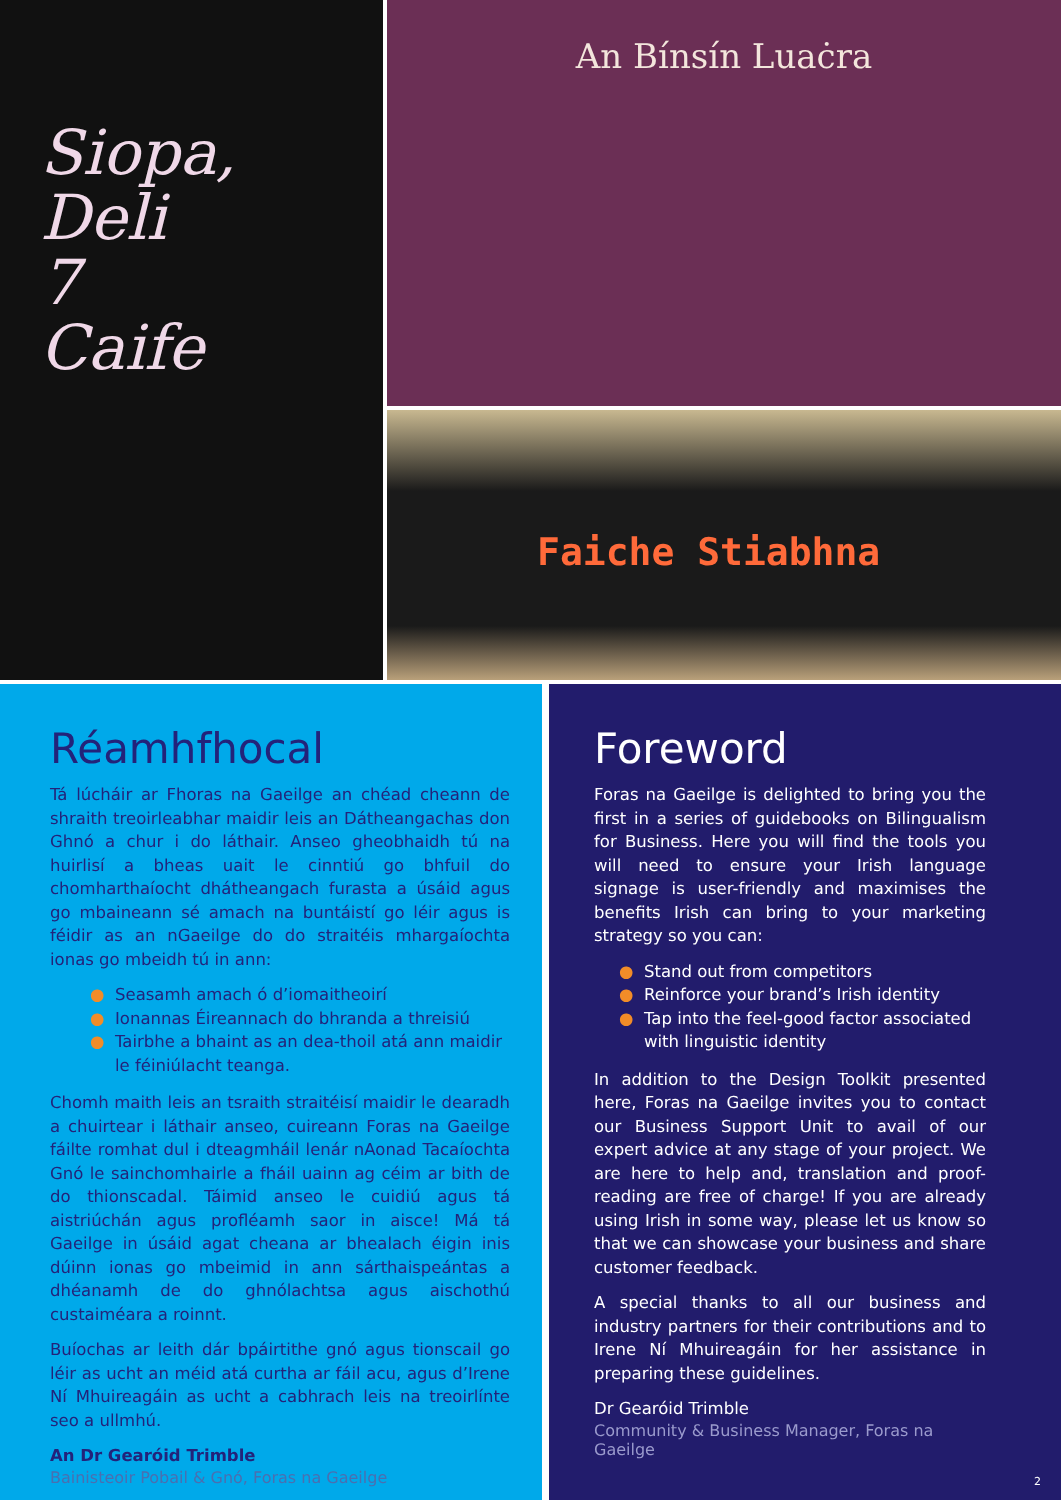Siopa,
Deli
7
Caife
An Bínsín Luaċra
Faiche Stiabhna
Réamhfhocal
Tá lúcháir ar Fhoras na Gaeilge an chéad cheann de shraith treoirleabhar maidir leis an Dátheangachas don Ghnó a chur i do láthair. Anseo gheobhaidh tú na huirlisí a bheas uait le cinntiú go bhfuil do chomharthaíocht dhátheangach furasta a úsáid agus go mbaineann sé amach na buntáistí go léir agus is féidir as an nGaeilge do do straitéis mhargaíochta ionas go mbeidh tú in ann:
● Seasamh amach ó d’iomaitheoirí
● Ionannas Éireannach do bhranda a threisiú
● Tairbhe a bhaint as an dea-thoil atá ann maidir le féiniúlacht teanga.
Chomh maith leis an tsraith straitéisí maidir le dearadh a chuirtear i láthair anseo, cuireann Foras na Gaeilge fáilte romhat dul i dteagmháil lenár nAonad Tacaíochta Gnó le sainchomhairle a fháil uainn ag céim ar bith de do thionscadal. Táimid anseo le cuidiú agus tá aistriúchán agus profléamh saor in aisce! Má tá Gaeilge in úsáid agat cheana ar bhealach éigin inis dúinn ionas go mbeimid in ann sárthaispeántas a dhéanamh de do ghnólachtsa agus aischothú custaiméara a roinnt.
Buíochas ar leith dár bpáirtithe gnó agus tionscail go léir as ucht an méid atá curtha ar fáil acu, agus d’Irene Ní Mhuireagáin as ucht a cabhrach leis na treoirlínte seo a ullmhú.
An Dr Gearóid Trimble
Bainisteoir Pobail & Gnó, Foras na Gaeilge
Foreword
Foras na Gaeilge is delighted to bring you the first in a series of guidebooks on Bilingualism for Business. Here you will find the tools you will need to ensure your Irish language signage is user-friendly and maximises the benefits Irish can bring to your marketing strategy so you can:
● Stand out from competitors
● Reinforce your brand’s Irish identity
● Tap into the feel-good factor associated with linguistic identity
In addition to the Design Toolkit presented here, Foras na Gaeilge invites you to contact our Business Support Unit to avail of our expert advice at any stage of your project. We are here to help and, translation and proof-reading are free of charge! If you are already using Irish in some way, please let us know so that we can showcase your business and share customer feedback.
A special thanks to all our business and industry partners for their contributions and to Irene Ní Mhuireagáin for her assistance in preparing these guidelines.
Dr Gearóid Trimble
Community & Business Manager, Foras na Gaeilge
2